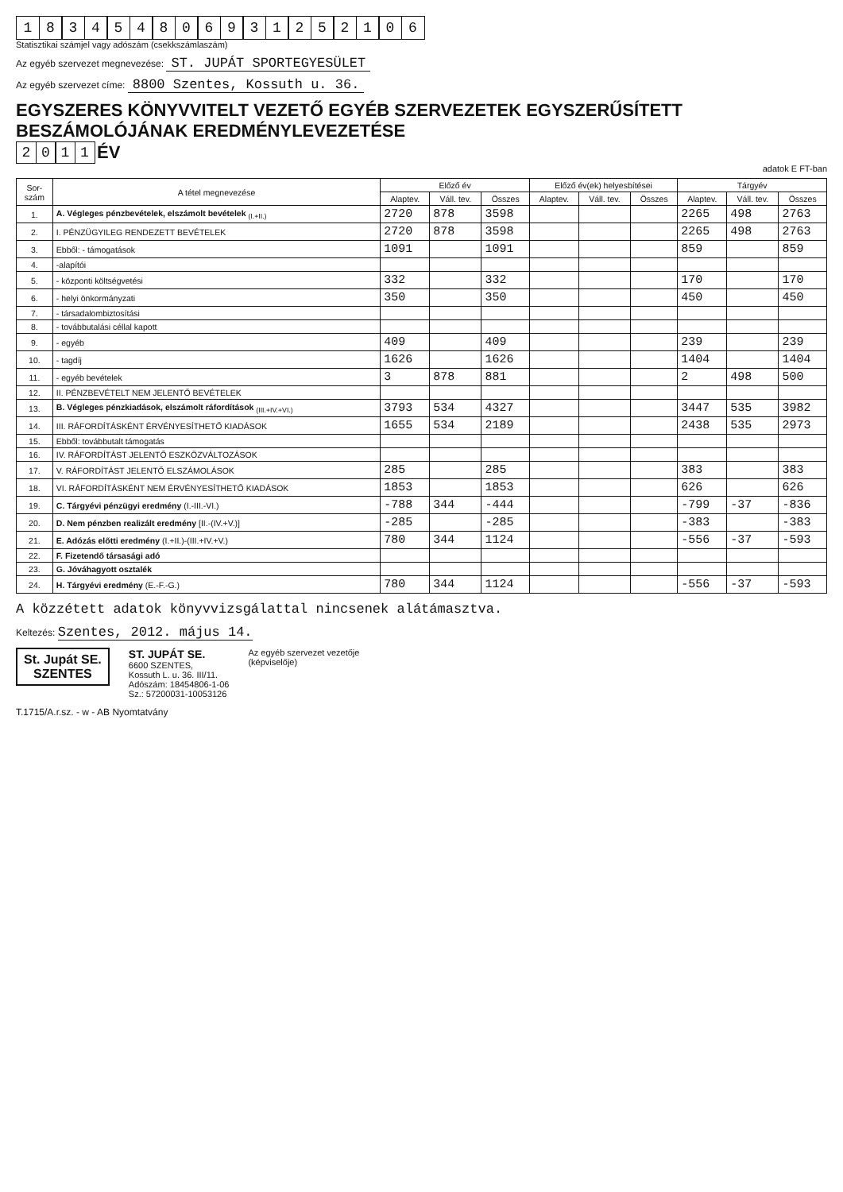183454806931252106
Statisztikai számjel vagy adószám (csekkszámlaszám)
Az egyéb szervezet megnevezése: ST. JUPÁT SPORTEGYESÜLET
Az egyéb szervezet címe: 8800 Szentes, Kossuth u. 36.
EGYSZERES KÖNYVVITELT VEZETŐ EGYÉB SZERVEZETEK EGYSZERŰSÍTETT BESZÁMOLÓJÁNAK EREDMÉNYLEVEZETÉSE
2011
ÉV
adatok E FT-ban
| Sor- szám | A tétel megnevezése | Előző év | | | Előző év(ek) helyesbítései | | | Tárgyév | | |
| --- | --- | --- | --- | --- | --- | --- | --- | --- | --- | --- |
| | | Alaptev. | Váll. tev. | Összes | Alaptev. | Váll. tev. | Összes | Alaptev. | Váll. tev. | Összes |
| 1. | A. Végleges pénzbevételek, elszámolt bevételek <sub>(I.+II.)</sub> | 2720 | 878 | 3598 | | | | 2265 | 498 | 2763 |
| 2. | I. PÉNZÜGYILEG RENDEZETT BEVÉTELEK | 2720 | 878 | 3598 | | | | 2265 | 498 | 2763 |
| 3. | Ebből: - támogatások | 1091 | | 1091 | | | | 859 | | 859 |
| 4. | -alapítói | | | | | | | | | |
| 5. | - központi költségvetési | 332 | | 332 | | | | 170 | | 170 |
| 6. | - helyi önkormányzati | 350 | | 350 | | | | 450 | | 450 |
| 7. | - társadalombiztosítási | | | | | | | | | |
| 8. | - továbbutalási céllal kapott | | | | | | | | | |
| 9. | - egyéb | 409 | | 409 | | | | 239 | | 239 |
| 10. | - tagdíj | 1626 | | 1626 | | | | 1404 | | 1404 |
| 11. | - egyéb bevételek | 3 | 878 | 881 | | | | 2 | 498 | 500 |
| 12. | II. PÉNZBEVÉTELT NEM JELENTŐ BEVÉTELEK | | | | | | | | | |
| 13. | B. Végleges pénzkiadások, elszámolt ráfordítások <sub>(III.+IV.+VI.)</sub> | 3793 | 534 | 4327 | | | | 3447 | 535 | 3982 |
| 14. | III. RÁFORDÍTÁSKÉNT ÉRVÉNYESÍTHETŐ KIADÁSOK | 1655 | 534 | 2189 | | | | 2438 | 535 | 2973 |
| 15. | Ebből: továbbutalt támogatás | | | | | | | | | |
| 16. | IV. RÁFORDÍTÁST JELENTŐ ESZKÖZVÁLTOZÁSOK | | | | | | | | | |
| 17. | V. RÁFORDÍTÁST JELENTŐ ELSZÁMOLÁSOK | 285 | | 285 | | | | 383 | | 383 |
| 18. | VI. RÁFORDÍTÁSKÉNT NEM ÉRVÉNYESÍTHETŐ KIADÁSOK | 1853 | | 1853 | | | | 626 | | 626 |
| 19. | C. Tárgyévi pénzügyi eredmény (I.-III.-VI.) | -788 | 344 | -444 | | | | -799 | -37 | -836 |
| 20. | D. Nem pénzben realizált eredmény [II.-(IV.+V.)] | -285 | | -285 | | | | -383 | | -383 |
| 21. | E. Adózás előtti eredmény (I.+II.)-(III.+IV.+V.) | 780 | 344 | 1124 | | | | -556 | -37 | -593 |
| 22. | F. Fizetendő társasági adó | | | | | | | | | |
| 23. | G. Jóváhagyott osztalék | | | | | | | | | |
| 24. | H. Tárgyévi eredmény (E.-F.-G.) | 780 | 344 | 1124 | | | | -556 | -37 | -593 |
A közzétett adatok könyvvizsgálattal nincsenek alátámasztva.
Keltezés: Szentes, 2012. május 14.
St. Jupát SE.
SZENTES
ST. JUPÁT SE.
6600 SZENTES,
Kossuth L. u. 36. III/11.
Adószám: 18454806-1-06
Sz.: 57200031-10053126
Az egyéb szervezet vezetője
(képviselője)
T.1715/A.r.sz. - w - AB Nyomtatvány